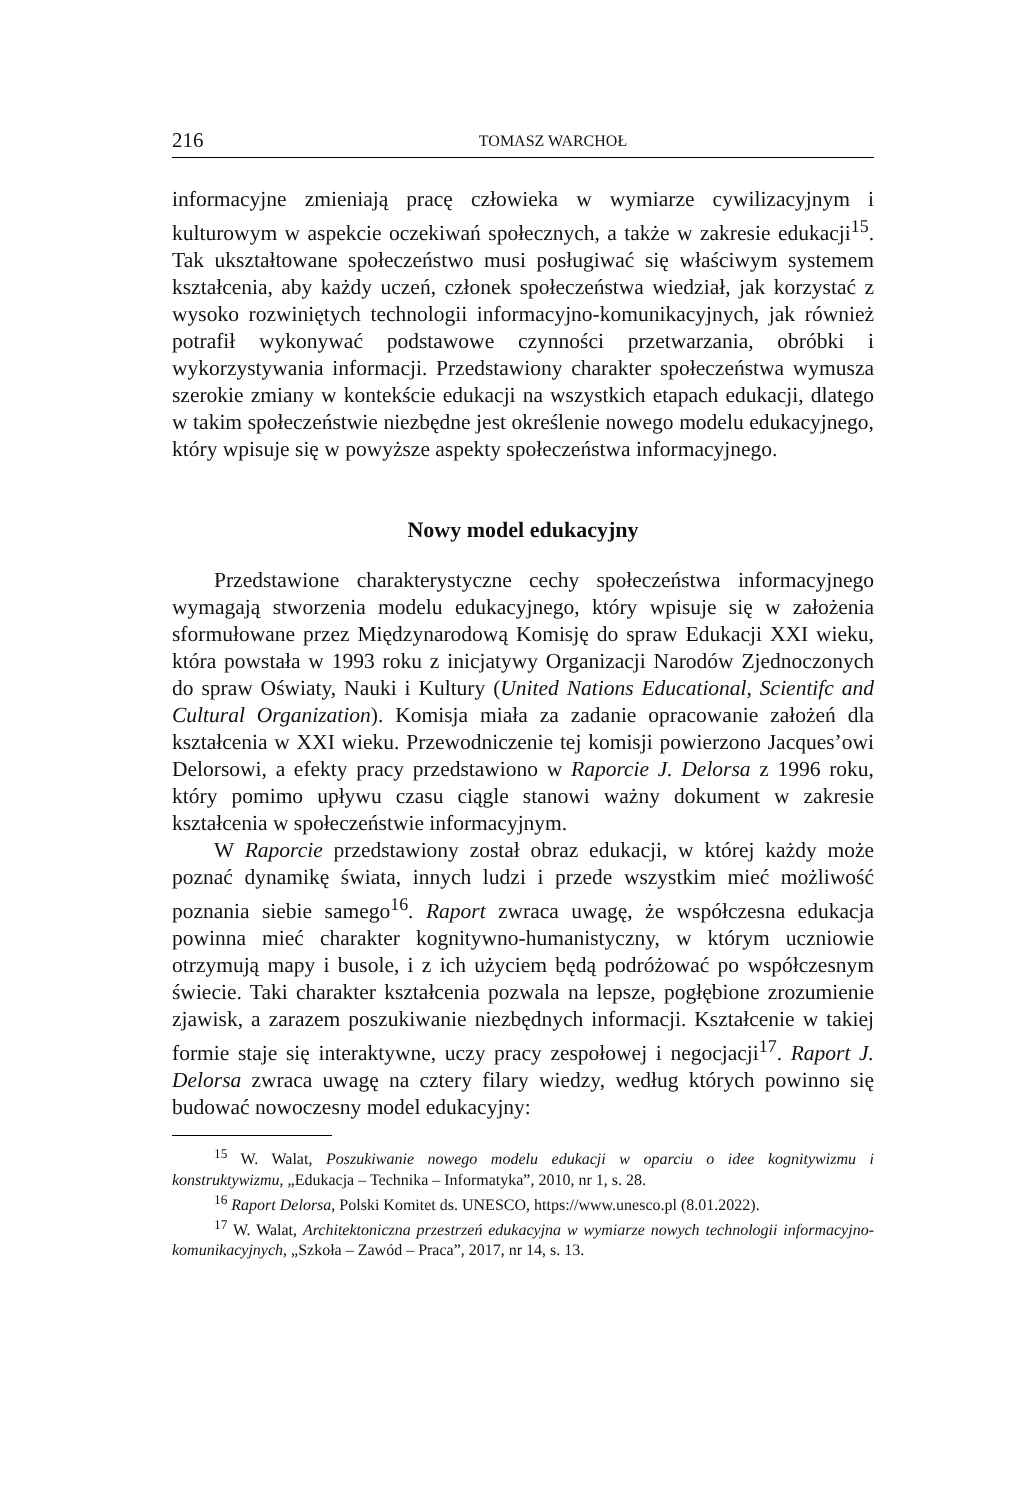216 TOMASZ WARCHOŁ
informacyjne zmieniają pracę człowieka w wymiarze cywilizacyjnym i kulturowym w aspekcie oczekiwań społecznych, a także w zakresie edukacji<sup>15</sup>. Tak ukształtowane społeczeństwo musi posługiwać się właściwym systemem kształcenia, aby każdy uczeń, członek społeczeństwa wiedział, jak korzystać z wysoko rozwiniętych technologii informacyjno-komunikacyjnych, jak również potrafił wykonywać podstawowe czynności przetwarzania, obróbki i wykorzystywania informacji. Przedstawiony charakter społeczeństwa wymusza szerokie zmiany w kontekście edukacji na wszystkich etapach edukacji, dlatego w takim społeczeństwie niezbędne jest określenie nowego modelu edukacyjnego, który wpisuje się w powyższe aspekty społeczeństwa informacyjnego.
Nowy model edukacyjny
Przedstawione charakterystyczne cechy społeczeństwa informacyjnego wymagają stworzenia modelu edukacyjnego, który wpisuje się w założenia sformułowane przez Międzynarodową Komisję do spraw Edukacji XXI wieku, która powstała w 1993 roku z inicjatywy Organizacji Narodów Zjednoczonych do spraw Oświaty, Nauki i Kultury (United Nations Educational, Scientifc and Cultural Organization). Komisja miała za zadanie opracowanie założeń dla kształcenia w XXI wieku. Przewodniczenie tej komisji powierzono Jacques’owi Delorsowi, a efekty pracy przedstawiono w Raporcie J. Delorsa z 1996 roku, który pomimo upływu czasu ciągle stanowi ważny dokument w zakresie kształcenia w społeczeństwie informacyjnym.
W Raporcie przedstawiony został obraz edukacji, w której każdy może poznać dynamikę świata, innych ludzi i przede wszystkim mieć możliwość poznania siebie samego<sup>16</sup>. Raport zwraca uwagę, że współczesna edukacja powinna mieć charakter kognitywno-humanistyczny, w którym uczniowie otrzymują mapy i busole, i z ich użyciem będą podróżować po współczesnym świecie. Taki charakter kształcenia pozwala na lepsze, pogłębione zrozumienie zjawisk, a zarazem poszukiwanie niezbędnych informacji. Kształcenie w takiej formie staje się interaktywne, uczy pracy zespołowej i negocjacji<sup>17</sup>. Raport J. Delorsa zwraca uwagę na cztery filary wiedzy, według których powinno się budować nowoczesny model edukacyjny:
<sup>15</sup> W. Walat, Poszukiwanie nowego modelu edukacji w oparciu o idee kognitywizmu i konstruktywizmu, „Edukacja – Technika – Informatyka”, 2010, nr 1, s. 28.
<sup>16</sup> Raport Delorsa, Polski Komitet ds. UNESCO, https://www.unesco.pl (8.01.2022).
<sup>17</sup> W. Walat, Architektoniczna przestrzeń edukacyjna w wymiarze nowych technologii informacyjno-komunikacyjnych, „Szkoła – Zawód – Praca”, 2017, nr 14, s. 13.